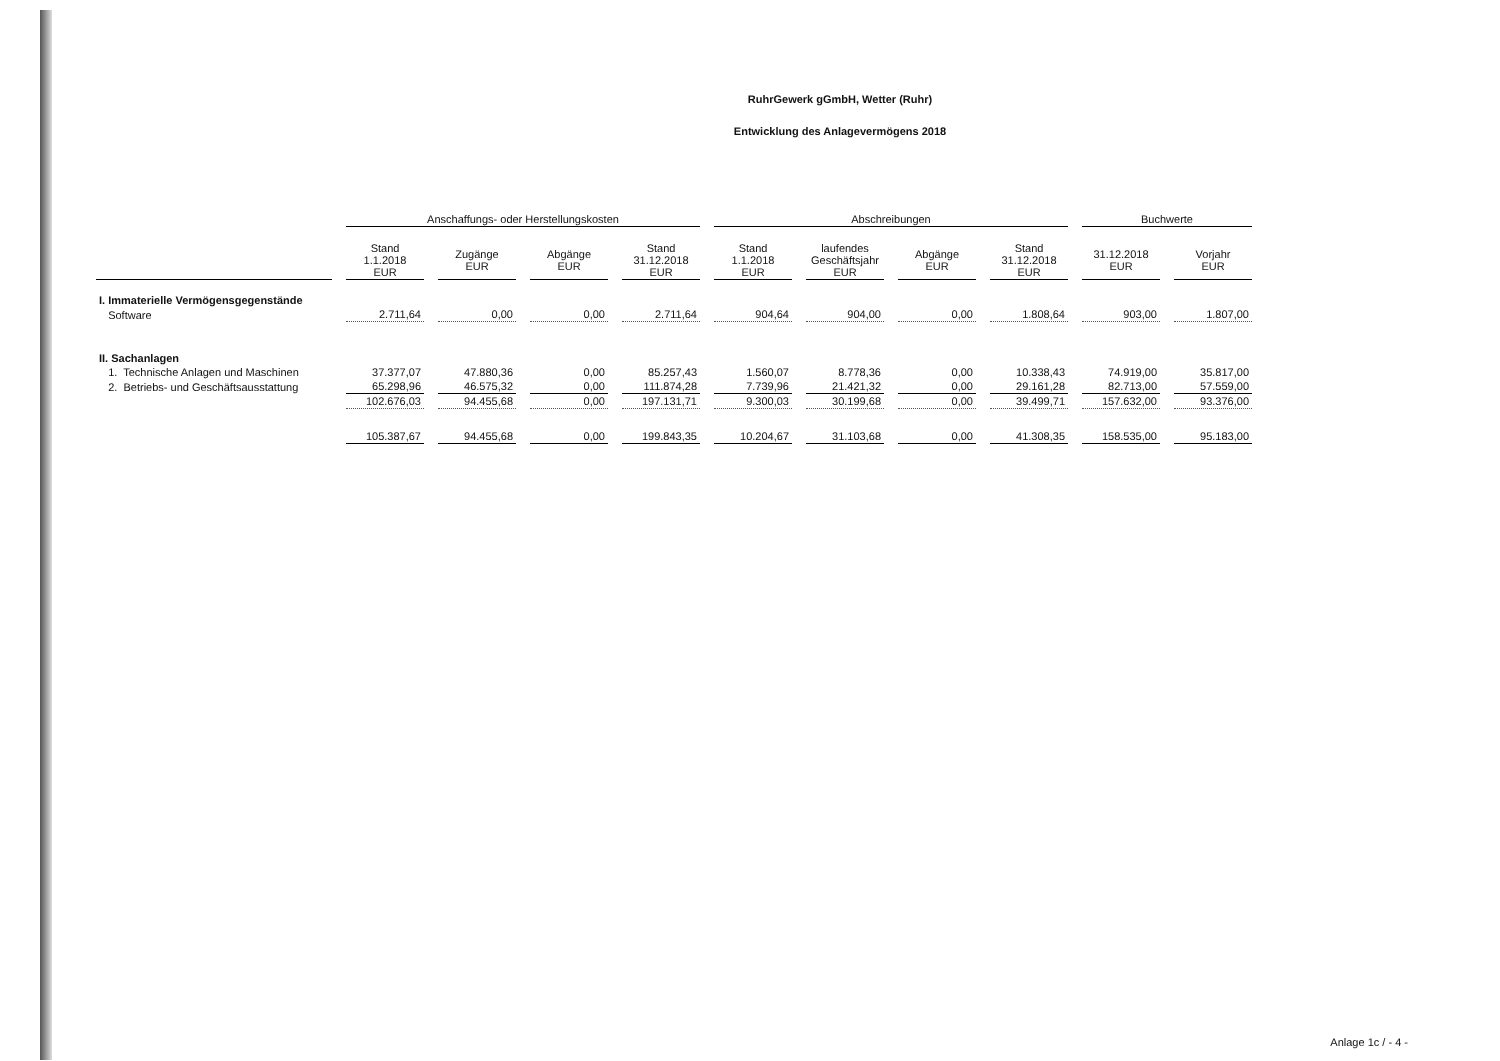RuhrGewerk gGmbH, Wetter (Ruhr)
Entwicklung des Anlagevermögens 2018
| | Anschaffungs- oder Herstellungskosten | | | | Abschreibungen | | | | Buchwerte | |
| --- | --- | --- | --- | --- | --- | --- | --- | --- | --- | --- |
| | Stand 1.1.2018 EUR | Zugänge EUR | Abgänge EUR | Stand 31.12.2018 EUR | Stand 1.1.2018 EUR | laufendes Geschäftsjahr EUR | Abgänge EUR | Stand 31.12.2018 EUR | 31.12.2018 EUR | Vorjahr EUR |
| I. Immaterielle Vermögensgegenstände | | | | | | | | | | |
| Software | 2.711,64 | 0,00 | 0,00 | 2.711,64 | 904,64 | 904,00 | 0,00 | 1.808,64 | 903,00 | 1.807,00 |
| II. Sachanlagen | | | | | | | | | | |
| 1. Technische Anlagen und Maschinen | 37.377,07 | 47.880,36 | 0,00 | 85.257,43 | 1.560,07 | 8.778,36 | 0,00 | 10.338,43 | 74.919,00 | 35.817,00 |
| 2. Betriebs- und Geschäftsausstattung | 65.298,96 | 46.575,32 | 0,00 | 111.874,28 | 7.739,96 | 21.421,32 | 0,00 | 29.161,28 | 82.713,00 | 57.559,00 |
| | 102.676,03 | 94.455,68 | 0,00 | 197.131,71 | 9.300,03 | 30.199,68 | 0,00 | 39.499,71 | 157.632,00 | 93.376,00 |
| | 105.387,67 | 94.455,68 | 0,00 | 199.843,35 | 10.204,67 | 31.103,68 | 0,00 | 41.308,35 | 158.535,00 | 95.183,00 |
Anlage 1c / - 4 -